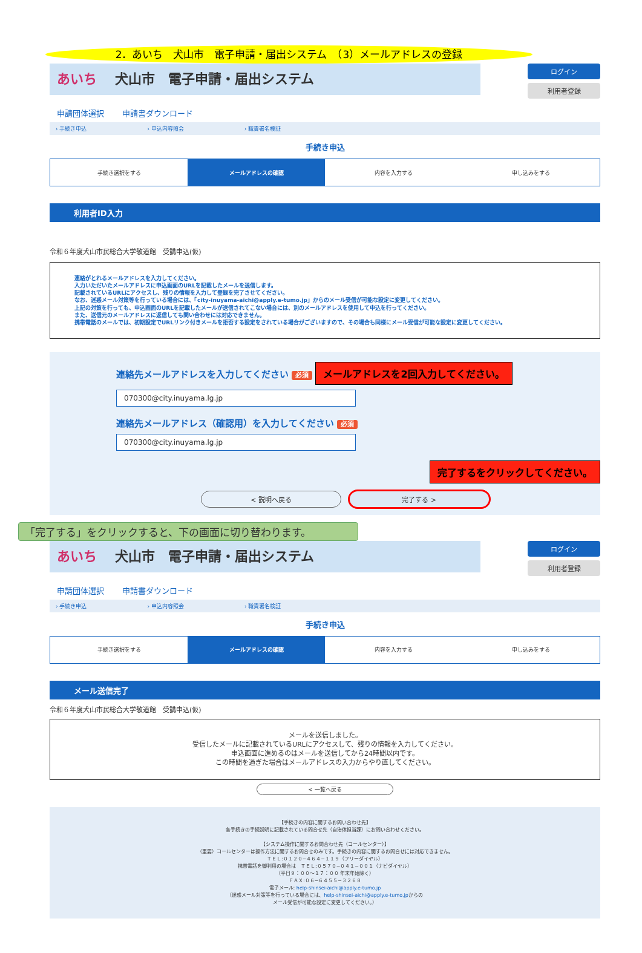2．あいち　犬山市　電子申請・届出システム　（3）メールアドレスの登録
あいち 犬山市　電子申請・届出システム
ログイン
利用者登録
申請団体選択 申請書ダウンロード
› 手続き申込 › 申込内容照会 › 職責署名検証
手続き申込
手続き選択をする メールアドレスの確認 内容を入力する 申し込みをする
利用者ID入力
令和６年度犬山市民総合大学敬道館　受講申込(仮)
連絡がとれるメールアドレスを入力してください。
入力いただいたメールアドレスに申込画面のURLを記載したメールを送信します。
記載されているURLにアクセスし、残りの情報を入力して登録を完了させてください。
なお、迷惑メール対策等を行っている場合には、「city-inuyama-aichi@apply.e-tumo.jp」からのメール受信が可能な設定に変更してください。
上記の対策を行っても、申込画面のURLを記載したメールが送信されてこない場合には、別のメールアドレスを使用して申込を行ってください。
また、送信元のメールアドレスに返信しても問い合わせには対応できません。
携帯電話のメールでは、初期設定でURLリンク付きメールを拒否する設定をされている場合がございますので、その場合も同様にメール受信が可能な設定に変更してください。
連絡先メールアドレスを入力してください 必須 メールアドレスを2回入力してください。
070300@city.inuyama.lg.jp
連絡先メールアドレス（確認用）を入力してください 必須
070300@city.inuyama.lg.jp
完了するをクリックしてください。
< 説明へ戻る 完了する >
「完了する」をクリックすると、下の画面に切り替わります。
あいち 犬山市　電子申請・届出システム
ログイン
利用者登録
申請団体選択 申請書ダウンロード
› 手続き申込 › 申込内容照会 › 職責署名検証
手続き申込
手続き選択をする メールアドレスの確認 内容を入力する 申し込みをする
メール送信完了
令和６年度犬山市民総合大学敬道館　受講申込(仮)
メールを送信しました。
受信したメールに記載されているURLにアクセスして、残りの情報を入力してください。
申込画面に進めるのはメールを送信してから24時間以内です。
この時間を過ぎた場合はメールアドレスの入力からやり直してください。
< 一覧へ戻る
【手続きの内容に関するお問い合わせ先】
各手続きの手続説明に記載されている問合せ先（自治体担当課）にお問い合わせください。
【システム操作に関するお問合わせ先（コールセンター）】
（重要）コールセンターは操作方法に関するお問合せのみです。手続きの内容に関するお問合せには対応できません。
ＴＥＬ:０１２０−４６４−１１９（フリーダイヤル）
携帯電話を御利用の場合は　ＴＥＬ:０５７０−０４１−００１（ナビダイヤル）
（平日９：００〜１７：００ 年末年始除く）
ＦＡＸ:０６−６４５５−３２６８
電子メール: help-shinsei-aichi@apply.e-tumo.jp
（迷惑メール対策等を行っている場合には、help-shinsei-aichi@apply.e-tumo.jpからの
メール受信が可能な設定に変更してください。）